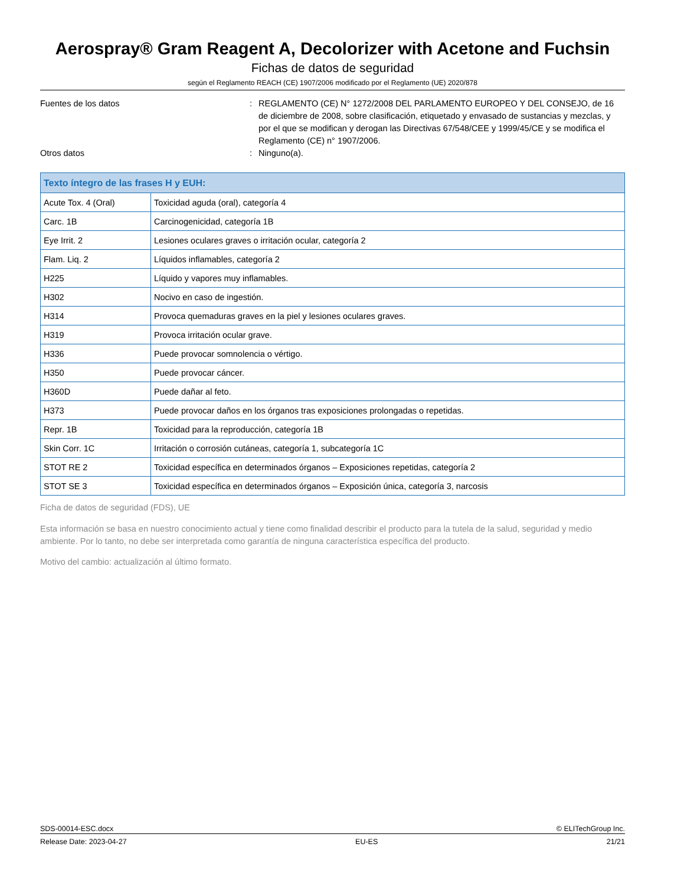Aerospray® Gram Reagent A, Decolorizer with Acetone and Fuchsin
Fichas de datos de seguridad
según el Reglamento REACH (CE) 1907/2006 modificado por el Reglamento (UE) 2020/878
Fuentes de los datos : REGLAMENTO (CE) N° 1272/2008 DEL PARLAMENTO EUROPEO Y DEL CONSEJO, de 16 de diciembre de 2008, sobre clasificación, etiquetado y envasado de sustancias y mezclas, y por el que se modifican y derogan las Directivas 67/548/CEE y 1999/45/CE y se modifica el Reglamento (CE) n° 1907/2006.
Otros datos : Ninguno(a).
| Texto íntegro de las frases H y EUH: | |
| --- | --- |
| Acute Tox. 4 (Oral) | Toxicidad aguda (oral), categoría 4 |
| Carc. 1B | Carcinogenicidad, categoría 1B |
| Eye Irrit. 2 | Lesiones oculares graves o irritación ocular, categoría 2 |
| Flam. Liq. 2 | Líquidos inflamables, categoría 2 |
| H225 | Líquido y vapores muy inflamables. |
| H302 | Nocivo en caso de ingestión. |
| H314 | Provoca quemaduras graves en la piel y lesiones oculares graves. |
| H319 | Provoca irritación ocular grave. |
| H336 | Puede provocar somnolencia o vértigo. |
| H350 | Puede provocar cáncer. |
| H360D | Puede dañar al feto. |
| H373 | Puede provocar daños en los órganos tras exposiciones prolongadas o repetidas. |
| Repr. 1B | Toxicidad para la reproducción, categoría 1B |
| Skin Corr. 1C | Irritación o corrosión cutáneas, categoría 1, subcategoría 1C |
| STOT RE 2 | Toxicidad específica en determinados órganos – Exposiciones repetidas, categoría 2 |
| STOT SE 3 | Toxicidad específica en determinados órganos – Exposición única, categoría 3, narcosis |
Ficha de datos de seguridad (FDS), UE
Esta información se basa en nuestro conocimiento actual y tiene como finalidad describir el producto para la tutela de la salud, seguridad y medio ambiente. Por lo tanto, no debe ser interpretada como garantía de ninguna característica específica del producto.
Motivo del cambio: actualización al último formato.
SDS-00014-ESC.docx © ELITechGroup Inc.
Release Date: 2023-04-27 EU-ES 21/21